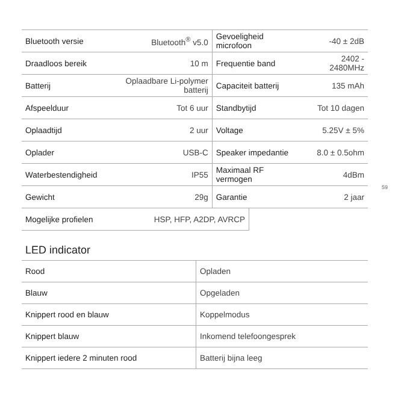| Bluetooth versie | Bluetooth<sup>®</sup> v5.0 | Gevoeligheid microfoon | -40 ± 2dB |
| Draadloos bereik | 10 m | Frequentie band | 2402 - 2480MHz |
| Batterij | Oplaadbare Li-polymer batterij | Capaciteit batterij | 135 mAh |
| Afspeelduur | Tot 6 uur | Standbytijd | Tot 10 dagen |
| Oplaadtijd | 2 uur | Voltage | 5.25V ± 5% |
| Oplader | USB-C | Speaker impedantie | 8.0 ± 0.5ohm |
| Waterbestendigheid | IP55 | Maximaal RF vermogen | 4dBm |
| Gewicht | 29g | Garantie | 2 jaar |
| Mogelijke profielen | HSP, HFP, A2DP, AVRCP |
LED indicator
| Rood | Opladen |
| Blauw | Opgeladen |
| Knippert rood en blauw | Koppelmodus |
| Knippert blauw | Inkomend telefoongesprek |
| Knippert iedere 2 minuten rood | Batterij bijna leeg |
59